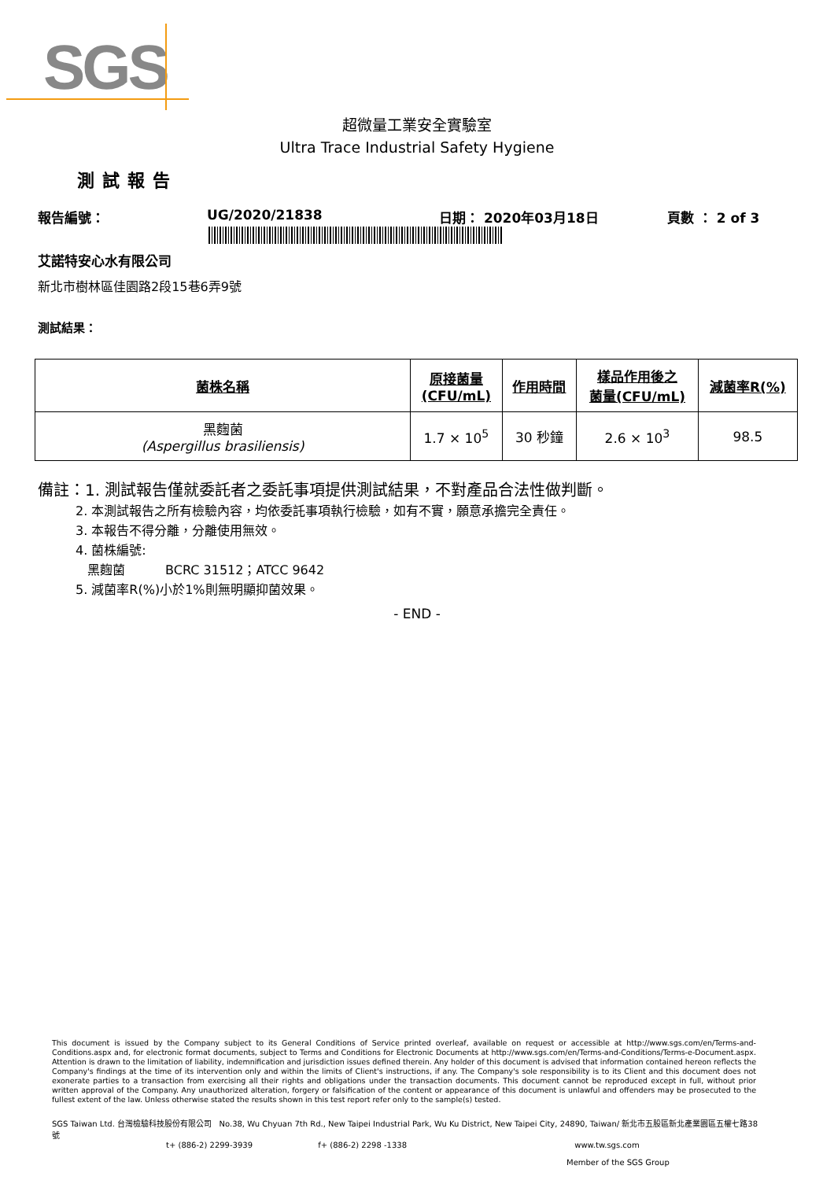SGS
超微量工業安全實驗室
Ultra Trace Industrial Safety Hygiene
測試報告
報告編號： UG/2020/21838 日期： 2020年03月18日 頁數 ： 2 of 3
艾諾特安心水有限公司
新北市樹林區佳園路2段15巷6弄9號
測試結果：
| 菌株名稱 | 原接菌量 (CFU/mL) | 作用時間 | 樣品作用後之 菌量(CFU/mL) | 減菌率R(%) |
| --- | --- | --- | --- | --- |
| 黑麴菌 (Aspergillus brasiliensis) | 1.7 × 10<sup>5</sup> | 30 秒鐘 | 2.6 × 10<sup>3</sup> | 98.5 |
備註：1. 測試報告僅就委託者之委託事項提供測試結果，不對產品合法性做判斷。
2. 本測試報告之所有檢驗內容，均依委託事項執行檢驗，如有不實，願意承擔完全責任。
3. 本報告不得分離，分離使用無效。
4. 菌株編號:
黑麴菌 BCRC 31512；ATCC 9642
5. 減菌率R(%)小於1%則無明顯抑菌效果。
- END -
This document is issued by the Company subject to its General Conditions of Service printed overleaf, available on request or accessible at http://www.sgs.com/en/Terms-and-Conditions.aspx and, for electronic format documents, subject to Terms and Conditions for Electronic Documents at http://www.sgs.com/en/Terms-and-Conditions/Terms-e-Document.aspx. Attention is drawn to the limitation of liability, indemnification and jurisdiction issues defined therein. Any holder of this document is advised that information contained hereon reflects the Company's findings at the time of its intervention only and within the limits of Client's instructions, if any. The Company's sole responsibility is to its Client and this document does not exonerate parties to a transaction from exercising all their rights and obligations under the transaction documents. This document cannot be reproduced except in full, without prior written approval of the Company. Any unauthorized alteration, forgery or falsification of the content or appearance of this document is unlawful and offenders may be prosecuted to the fullest extent of the law. Unless otherwise stated the results shown in this test report refer only to the sample(s) tested.
SGS Taiwan Ltd. 台灣檢驗科技股份有限公司 No.38, Wu Chyuan 7th Rd., New Taipei Industrial Park, Wu Ku District, New Taipei City, 24890, Taiwan/ 新北市五股區新北產業園區五權七路38號
t+ (886-2) 2299-3939 f+ (886-2) 2298 -1338 www.tw.sgs.com
Member of the SGS Group